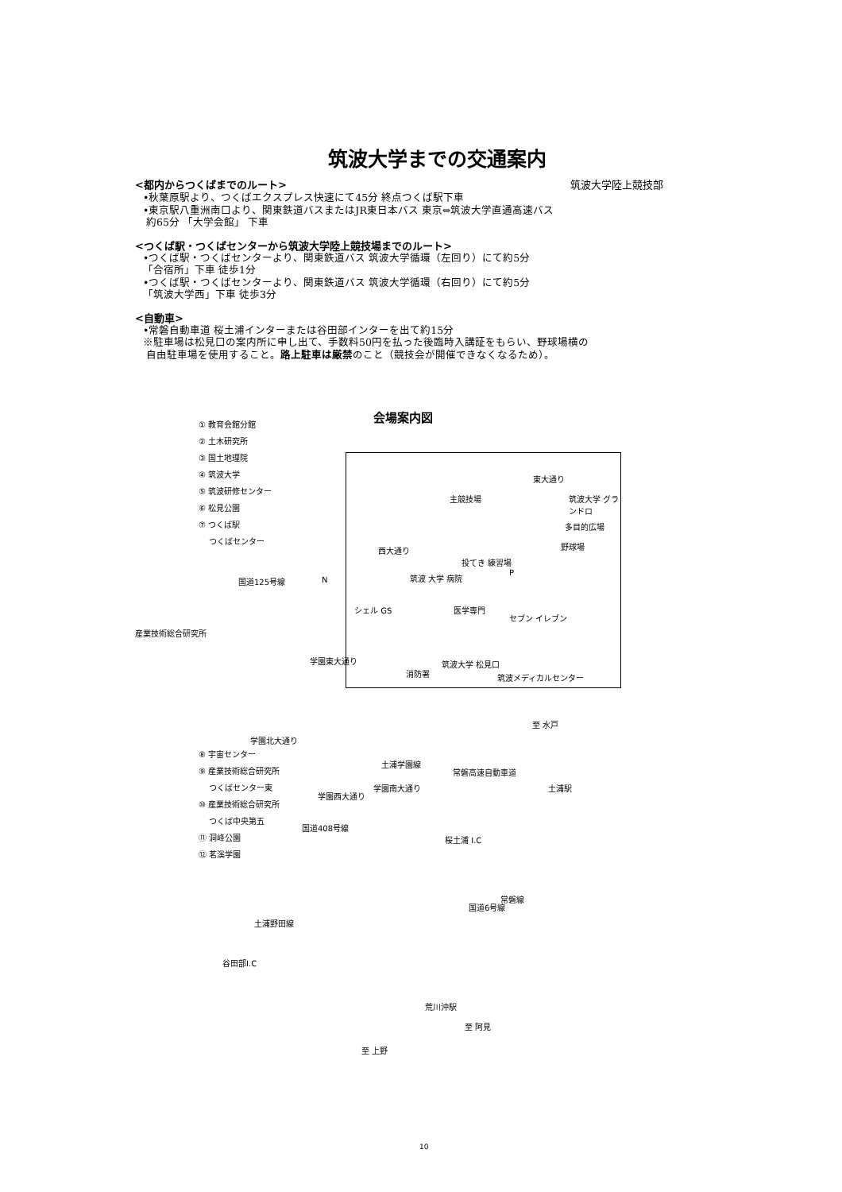筑波大学までの交通案内
<都内からつくばまでのルート> 筑波大学陸上競技部
•秋葉原駅より、つくばエクスプレス快速にて45分 終点つくば駅下車
•東京駅八重洲南口より、関東鉄道バスまたはJR東日本バス 東京⇔筑波大学直通高速バス
約65分 「大学会館」 下車
<つくば駅・つくばセンターから筑波大学陸上競技場までのルート>
•つくば駅・つくばセンターより、関東鉄道バス 筑波大学循環（左回り）にて約5分
「合宿所」下車 徒歩1分
•つくば駅・つくばセンターより、関東鉄道バス 筑波大学循環（右回り）にて約5分
「筑波大学西」下車 徒歩3分
<自動車>
•常磐自動車道 桜土浦インターまたは谷田部インターを出て約15分
※駐車場は松見口の案内所に申し出て、手数料50円を払った後臨時入講証をもらい、野球場横の
自由駐車場を使用すること。路上駐車は厳禁のこと（競技会が開催できなくなるため）。
会場案内図
① 教育会館分館
② 土木研究所
③ 国土地理院
④ 筑波大学
⑤ 筑波研修センター
⑥ 松見公園
⑦ つくば駅
つくばセンター
産業技術総合研究所
東大通り
主競技場 筑波大学 グランドロ
多目的広場
野球場 西大通り
投てき 練習場
P 筑波 大学 病院
シェル GS 医学専門
セブン イレブン
消防署
筑波大学 松見口
筑波メディカルセンター
国道125号線 N
学園東大通り
学園北大通り
至 水戸
土浦学園線
学園南大通り
常磐高速自動車道
土浦駅
学園西大通り
国道408号線
桜土浦 I.C
国道6号線
常磐線
土浦野田線
谷田部I.C
荒川沖駅
至 阿見
至 上野
⑧ 宇宙センター
⑨ 産業技術総合研究所
つくばセンター東
⑩ 産業技術総合研究所
つくば中央第五
⑪ 洞峰公園
⑫ 茗溪学園
10